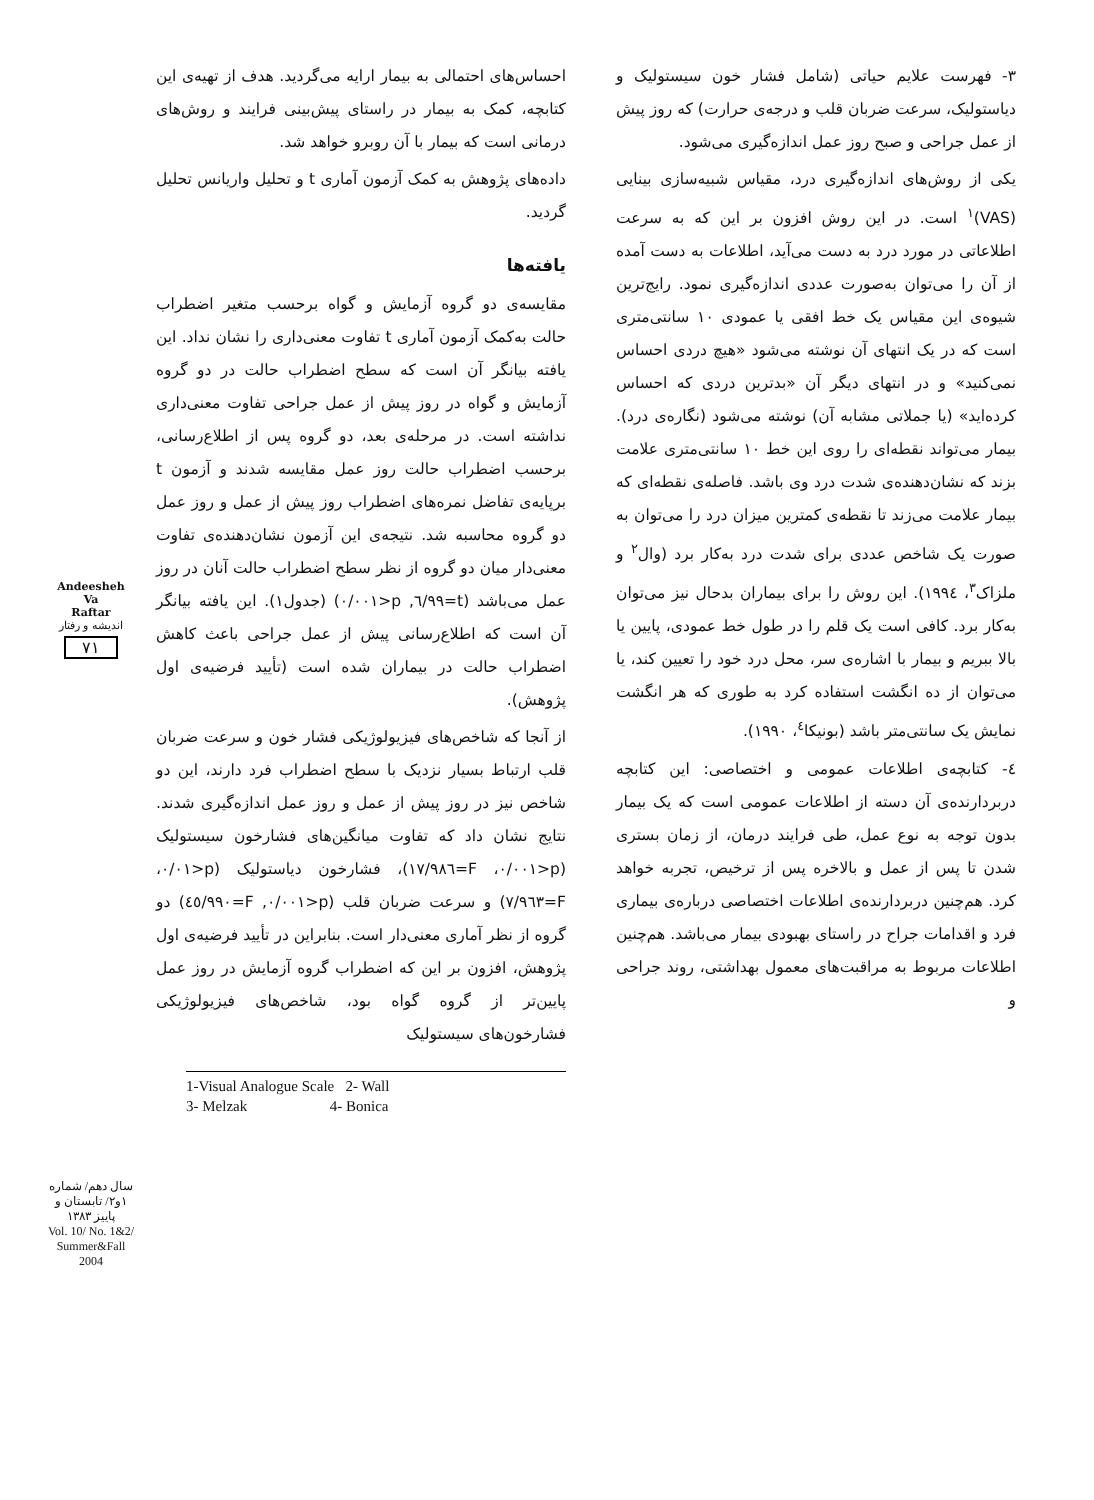۳- فهرست علایم حیاتی (شامل فشار خون سیستولیک و دیاستولیک، سرعت ضربان قلب و درجه‌ی حرارت) که روز پیش از عمل جراحی و صبح روز عمل اندازه‌گیری می‌شود.
یکی از روش‌های اندازه‌گیری درد، مقیاس شبیه‌سازی بینایی (VAS)<sup>۱</sup> است. در این روش افزون بر این که به سرعت اطلاعاتی در مورد درد به دست می‌آید، اطلاعات به دست آمده از آن را می‌توان به‌صورت عددی اندازه‌گیری نمود. رایج‌ترین شیوه‌ی این مقیاس یک خط افقی یا عمودی ۱۰ سانتی‌متری است که در یک انتهای آن نوشته می‌شود «هیچ دردی احساس نمی‌کنید» و در انتهای دیگر آن «بدترین دردی که احساس کرده‌اید» (یا جملاتی مشابه آن) نوشته می‌شود (نگاره‌ی درد). بیمار می‌تواند نقطه‌ای را روی این خط ۱۰ سانتی‌متری علامت بزند که نشان‌دهنده‌ی شدت درد وی باشد. فاصله‌ی نقطه‌ای که بیمار علامت می‌زند تا نقطه‌ی کمترین میزان درد را می‌توان به صورت یک شاخص عددی برای شدت درد به‌کار برد (وال<sup>۲</sup> و ملزاک<sup>۳</sup>، ۱۹۹٤). این روش را برای بیماران بدحال نیز می‌توان به‌کار برد. کافی است یک قلم را در طول خط عمودی، پایین یا بالا ببریم و بیمار با اشاره‌ی سر، محل درد خود را تعیین کند، یا می‌توان از ده انگشت استفاده کرد به طوری که هر انگشت نمایش یک سانتی‌متر باشد (بونیکا<sup>٤</sup>، ۱۹۹۰).
٤- کتابچه‌ی اطلاعات عمومی و اختصاصی: این کتابچه دربردارنده‌ی آن دسته از اطلاعات عمومی است که یک بیمار بدون توجه به نوع عمل، طی فرایند درمان، از زمان بستری شدن تا پس از عمل و بالاخره پس از ترخیص، تجربه خواهد کرد. هم‌چنین دربردارنده‌ی اطلاعات اختصاصی درباره‌ی بیماری فرد و اقدامات جراح در راستای بهبودی بیمار می‌باشد. هم‌چنین اطلاعات مربوط به مراقبت‌های معمول بهداشتی، روند جراحی و
احساس‌های احتمالی به بیمار ارایه می‌گردید. هدف از تهیه‌ی این کتابچه، کمک به بیمار در راستای پیش‌بینی فرایند و روش‌های درمانی است که بیمار با آن روبرو خواهد شد.
داده‌های پژوهش به کمک آزمون آماری t و تحلیل واریانس تحلیل گردید.
یافته‌ها
مقایسه‌ی دو گروه آزمایش و گواه برحسب متغیر اضطراب حالت به‌کمک آزمون آماری t تفاوت معنی‌داری را نشان نداد. این یافته بیانگر آن است که سطح اضطراب حالت در دو گروه آزمایش و گواه در روز پیش از عمل جراحی تفاوت معنی‌داری نداشته است. در مرحله‌ی بعد، دو گروه پس از اطلاع‌رسانی، برحسب اضطراب حالت روز عمل مقایسه شدند و آزمون t برپایه‌ی تفاضل نمره‌های اضطراب روز پیش از عمل و روز عمل دو گروه محاسبه شد. نتیجه‌ی این آزمون نشان‌دهنده‌ی تفاوت معنی‌دار میان دو گروه از نظر سطح اضطراب حالت آنان در روز عمل می‌باشد (t=٦/٩٩, p<٠/٠٠١) (جدول۱). این یافته بیانگر آن است که اطلاع‌رسانی پیش از عمل جراحی باعث کاهش اضطراب حالت در بیماران شده است (تأیید فرضیه‌ی اول پژوهش).
از آنجا که شاخص‌های فیزیولوژیکی فشار خون و سرعت ضربان قلب ارتباط بسیار نزدیک با سطح اضطراب فرد دارند، این دو شاخص نیز در روز پیش از عمل و روز عمل اندازه‌گیری شدند. نتایج نشان داد که تفاوت میانگین‌های فشارخون سیستولیک (p<٠/٠٠١، F=١٧/٩٨٦)، فشارخون دیاستولیک (p<٠/٠١، F=٧/٩٦٣) و سرعت ضربان قلب (p<٠/٠٠١, F=٤٥/٩٩٠) دو گروه از نظر آماری معنی‌دار است. بنابراین در تأیید فرضیه‌ی اول پژوهش، افزون بر این که اضطراب گروه آزمایش در روز عمل پایین‌تر از گروه گواه بود، شاخص‌های فیزیولوژیکی فشارخون‌های سیستولیک
1-Visual Analogue Scale 2- Wall
3- Melzak 4- Bonica
Andeesheh
Va
Raftar
اندیشه و رفتار
۷۱
سال دهم/ شماره ۱و۲/ تابستان و پاییز ۱۳۸۳
Vol. 10/ No. 1&2/ Summer&Fall 2004